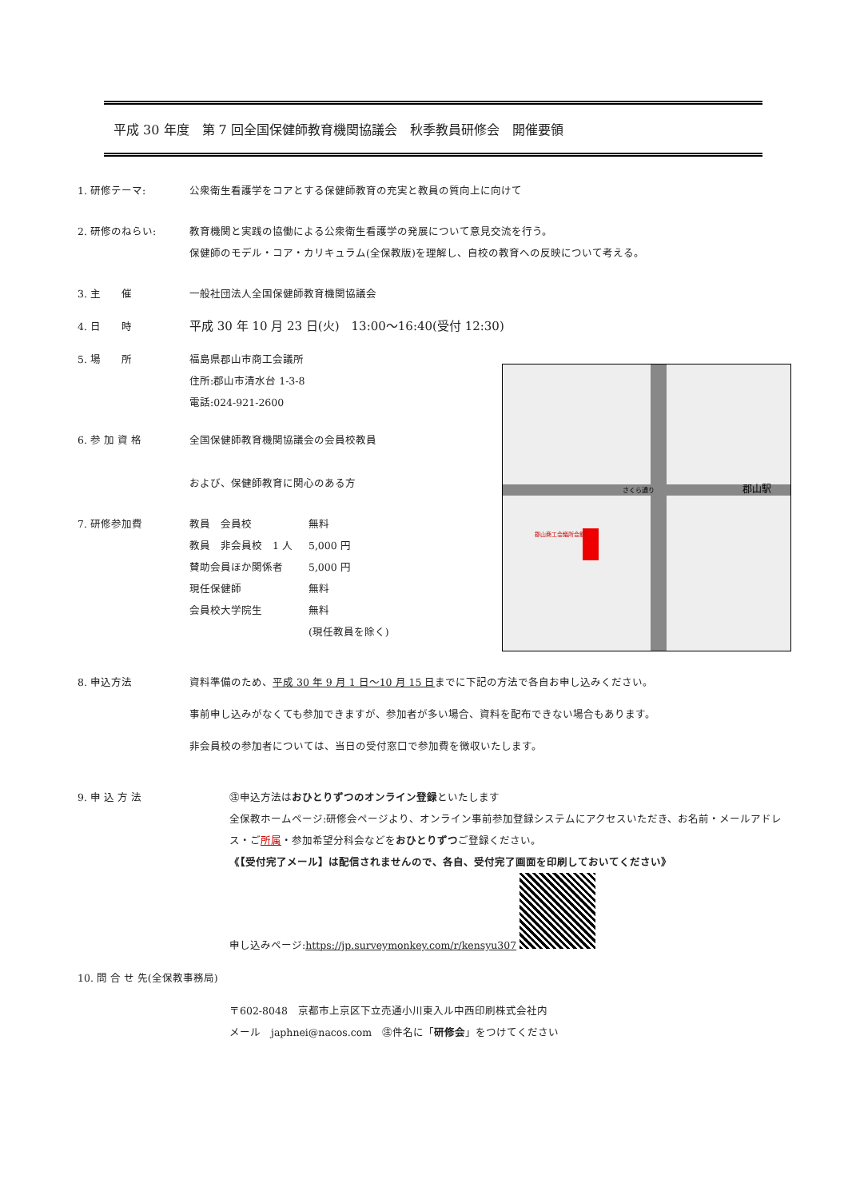平成 30 年度　第 7 回全国保健師教育機関協議会　秋季教員研修会　開催要領
郡山駅
さくら通り
郡山商工会議所会館
1. 研修テーマ: 公衆衛生看護学をコアとする保健師教育の充実と教員の質向上に向けて
2. 研修のねらい: 教育機関と実践の協働による公衆衛生看護学の発展について意見交流を行う。
保健師のモデル・コア・カリキュラム(全保教版)を理解し、自校の教育への反映について考える。
3. 主　　催 一般社団法人全国保健師教育機関協議会
4. 日　　時
平成 30 年 10 月 23 日(火)　13:00〜16:40(受付 12:30)
5. 場　　所 福島県郡山市商工会議所
住所:郡山市清水台 1-3-8
電話:024-921-2600
6. 参 加 資 格 全国保健師教育機関協議会の会員校教員
および、保健師教育に関心のある方
7. 研修参加費
| 教員 会員校 | 無料 |
| 教員 非会員校 1 人 | 5,000 円 |
| 賛助会員ほか関係者 | 5,000 円 |
| 現任保健師 | 無料 |
| 会員校大学院生 | 無料 |
| | (現任教員を除く) |
8. 申込方法 資料準備のため、平成 30 年 9 月 1 日〜10 月 15 日までに下記の方法で各自お申し込みください。
事前申し込みがなくても参加できますが、参加者が多い場合、資料を配布できない場合もあります。
非会員校の参加者については、当日の受付窓口で参加費を徴収いたします。
9. 申 込 方 法 ㊟申込方法はおひとりずつのオンライン登録といたします
全保教ホームページ:研修会ページより、オンライン事前参加登録システムにアクセスいただき、お名前・メールアドレス・ご所属・参加希望分科会などをおひとりずつご登録ください。
《【受付完了メール】は配信されませんので、各自、受付完了画面を印刷しておいてください》
申し込みページ:https://jp.surveymonkey.com/r/kensyu307
10. 問 合 せ 先(全保教事務局)
〒602-8048　京都市上京区下立売通小川東入ル中西印刷株式会社内
メール　japhnei@nacos.com　㊟件名に「研修会」をつけてください